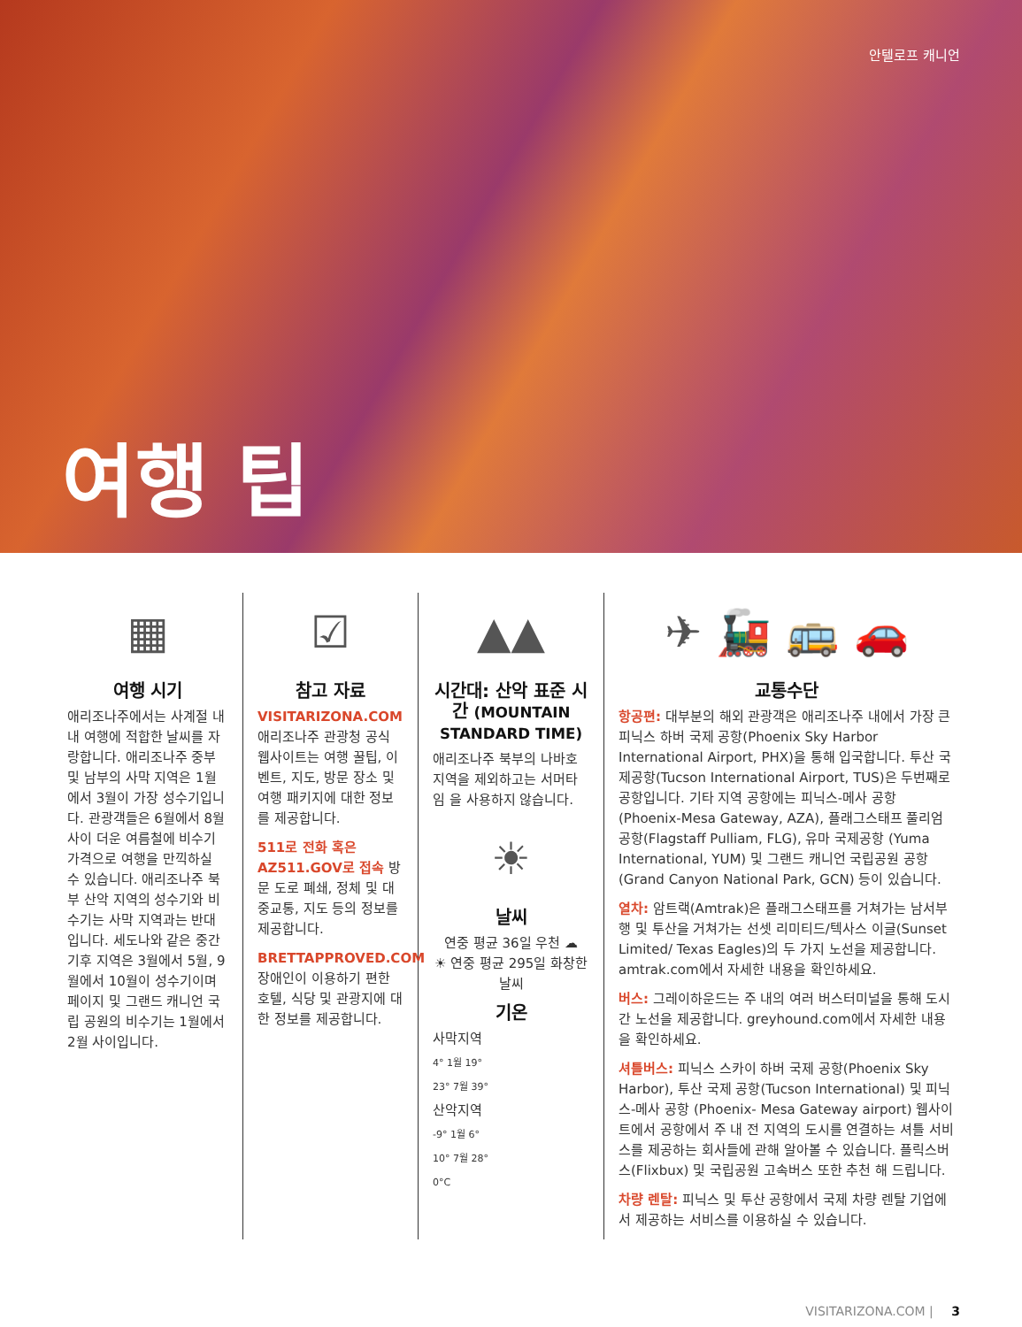안텔로프 캐니언
여행 팁
▦
여행 시기
애리조나주에서는 사계절 내내 여행에 적합한 날씨를 자랑합니다. 애리조나주 중부 및 남부의 사막 지역은 1월에서 3월이 가장 성수기입니다. 관광객들은 6월에서 8월 사이 더운 여름철에 비수기 가격으로 여행을 만끽하실 수 있습니다. 애리조나주 북부 산악 지역의 성수기와 비수기는 사막 지역과는 반대입니다. 세도나와 같은 중간기후 지역은 3월에서 5월, 9월에서 10월이 성수기이며 페이지 및 그랜드 캐니언 국립 공원의 비수기는 1월에서 2월 사이입니다.
☑
참고 자료
VISITARIZONA.COM
애리조나주 관광청 공식 웹사이트는 여행 꿀팁, 이벤트, 지도, 방문 장소 및 여행 패키지에 대한 정보를 제공합니다.
511로 전화 혹은 AZ511.GOV로 접속 방문 도로 폐쇄, 정체 및 대중교통, 지도 등의 정보를 제공합니다.
BRETTAPPROVED.COM
장애인이 이용하기 편한 호텔, 식당 및 관광지에 대한 정보를 제공합니다.
▲▲
시간대: 산악 표준 시간 (MOUNTAIN STANDARD TIME)
애리조나주 북부의 나바호 지역을 제외하고는 서머타임 을 사용하지 않습니다.
☀
날씨
연중 평균 36일 우천 ☁
☀ 연중 평균 295일 화창한 날씨
기온
사막지역
4° 1월 19°
23° 7월 39°
산악지역
-9° 1월 6°
10° 7월 28°
0°C
✈ 🚂 🚌 🚗
교통수단
항공편: 대부분의 해외 관광객은 애리조나주 내에서 가장 큰 피닉스 하버 국제 공항(Phoenix Sky Harbor International Airport, PHX)을 통해 입국합니다. 투산 국제공항(Tucson International Airport, TUS)은 두번째로 공항입니다. 기타 지역 공항에는 피닉스-메사 공항(Phoenix-Mesa Gateway, AZA), 플래그스태프 풀리엄 공항(Flagstaff Pulliam, FLG), 유마 국제공항 (Yuma International, YUM) 및 그랜드 캐니언 국립공원 공항 (Grand Canyon National Park, GCN) 등이 있습니다.
열차: 암트랙(Amtrak)은 플래그스태프를 거쳐가는 남서부행 및 투산을 거쳐가는 선셋 리미티드/텍사스 이글(Sunset Limited/ Texas Eagles)의 두 가지 노선을 제공합니다. amtrak.com에서 자세한 내용을 확인하세요.
버스: 그레이하운드는 주 내의 여러 버스터미널을 통해 도시 간 노선을 제공합니다. greyhound.com에서 자세한 내용을 확인하세요.
셔틀버스: 피닉스 스카이 하버 국제 공항(Phoenix Sky Harbor), 투산 국제 공항(Tucson International) 및 피닉스-메사 공항 (Phoenix- Mesa Gateway airport) 웹사이트에서 공항에서 주 내 전 지역의 도시를 연결하는 셔틀 서비스를 제공하는 회사들에 관해 알아볼 수 있습니다. 플릭스버스(Flixbux) 및 국립공원 고속버스 또한 추천 해 드립니다.
차량 렌탈: 피닉스 및 투산 공항에서 국제 차량 렌탈 기업에서 제공하는 서비스를 이용하실 수 있습니다.
VISITARIZONA.COM | 3